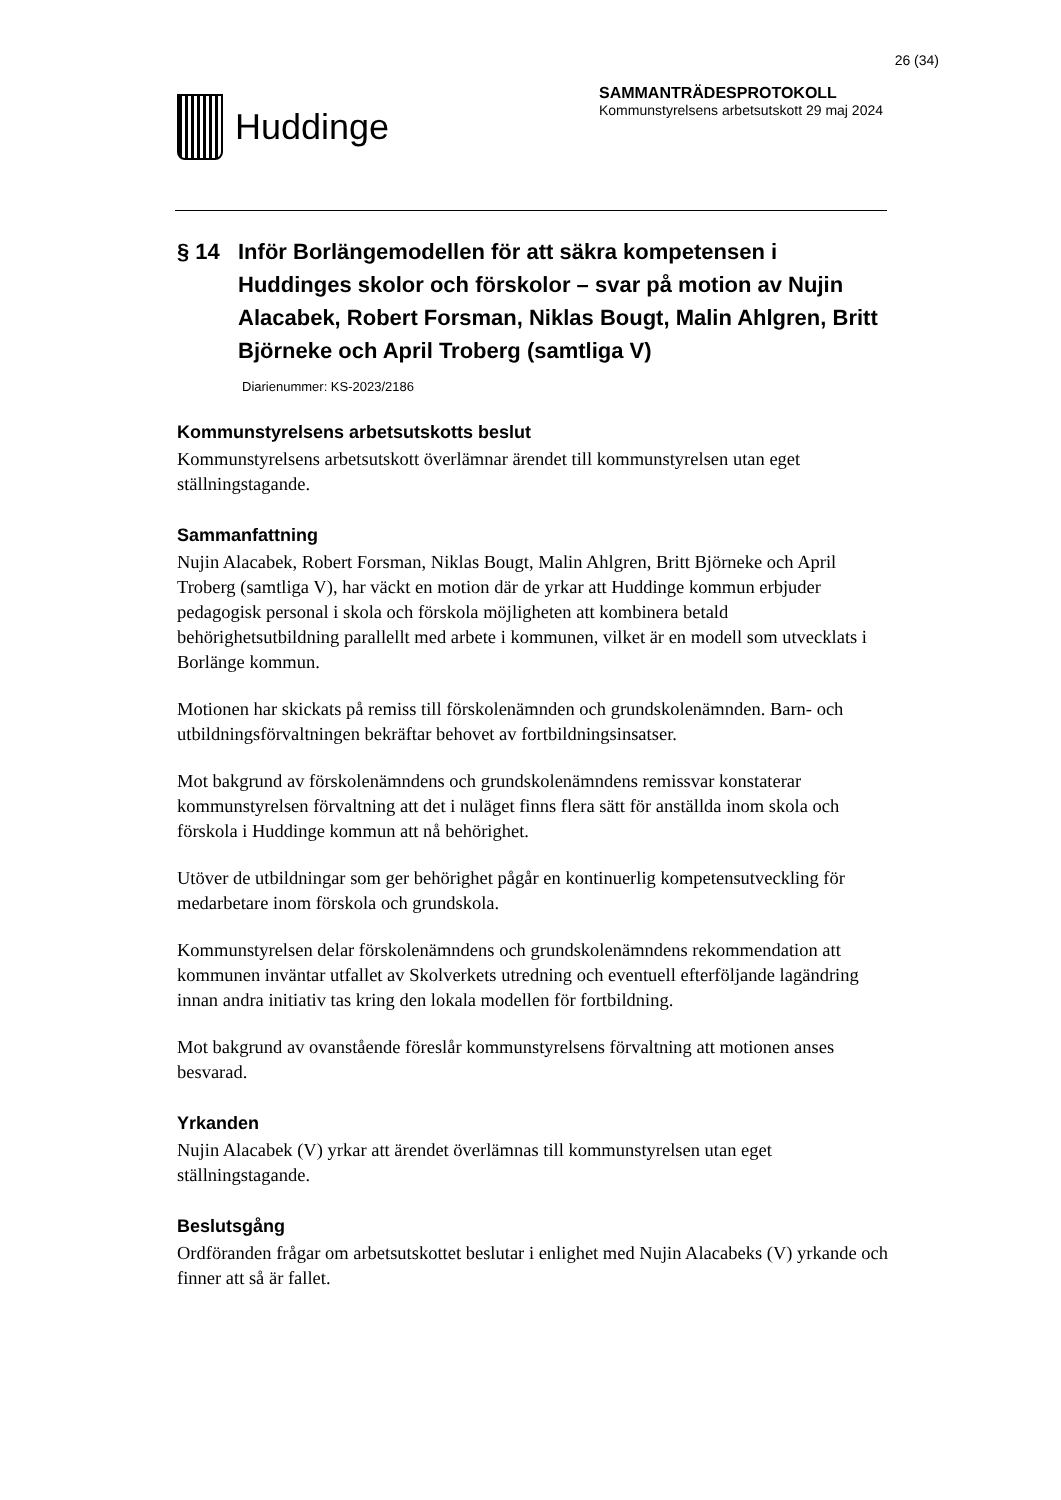26 (34)
Huddinge
SAMMANTRÄDESPROTOKOLL
Kommunstyrelsens arbetsutskott 29 maj 2024
§ 14 Inför Borlängemodellen för att säkra kompetensen i Huddinges skolor och förskolor – svar på motion av Nujin Alacabek, Robert Forsman, Niklas Bougt, Malin Ahlgren, Britt Björneke och April Troberg (samtliga V)
Diarienummer: KS-2023/2186
Kommunstyrelsens arbetsutskotts beslut
Kommunstyrelsens arbetsutskott överlämnar ärendet till kommunstyrelsen utan eget ställningstagande.
Sammanfattning
Nujin Alacabek, Robert Forsman, Niklas Bougt, Malin Ahlgren, Britt Björneke och April Troberg (samtliga V), har väckt en motion där de yrkar att Huddinge kommun erbjuder pedagogisk personal i skola och förskola möjligheten att kombinera betald behörighetsutbildning parallellt med arbete i kommunen, vilket är en modell som utvecklats i Borlänge kommun.
Motionen har skickats på remiss till förskolenämnden och grundskolenämnden. Barn- och utbildningsförvaltningen bekräftar behovet av fortbildningsinsatser.
Mot bakgrund av förskolenämndens och grundskolenämndens remissvar konstaterar kommunstyrelsen förvaltning att det i nuläget finns flera sätt för anställda inom skola och förskola i Huddinge kommun att nå behörighet.
Utöver de utbildningar som ger behörighet pågår en kontinuerlig kompetensutveckling för medarbetare inom förskola och grundskola.
Kommunstyrelsen delar förskolenämndens och grundskolenämndens rekommendation att kommunen inväntar utfallet av Skolverkets utredning och eventuell efterföljande lagändring innan andra initiativ tas kring den lokala modellen för fortbildning.
Mot bakgrund av ovanstående föreslår kommunstyrelsens förvaltning att motionen anses besvarad.
Yrkanden
Nujin Alacabek (V) yrkar att ärendet överlämnas till kommunstyrelsen utan eget ställningstagande.
Beslutsgång
Ordföranden frågar om arbetsutskottet beslutar i enlighet med Nujin Alacabeks (V) yrkande och finner att så är fallet.